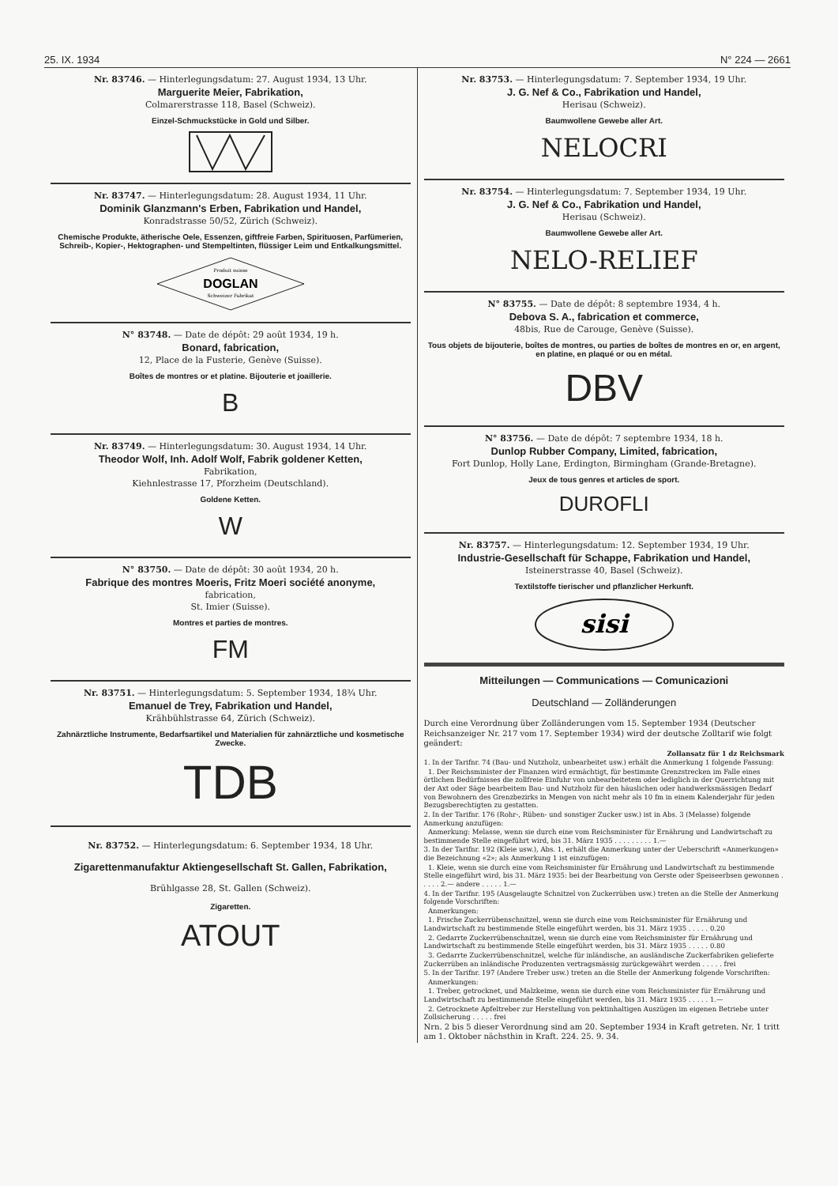25. IX. 1934 N° 224 — 2661
Nr. 83746. — Hinterlegungsdatum: 27. August 1934, 13 Uhr.
Marguerite Meier, Fabrikation,
Colmarerstrasse 118, Basel (Schweiz).
Einzel-Schmuckstücke in Gold und Silber.
Nr. 83747. — Hinterlegungsdatum: 28. August 1934, 11 Uhr.
Dominik Glanzmann's Erben, Fabrikation und Handel,
Konradstrasse 50/52, Zürich (Schweiz).
Chemische Produkte, ätherische Oele, Essenzen, giftfreie Farben, Spirituosen, Parfümerien, Schreib-, Kopier-, Hektographen- und Stempeltinten, flüssiger Leim und Entkalkungsmittel.
Produit suisse
DOGLAN
Schweizer Fabrikat
N° 83748. — Date de dépôt: 29 août 1934, 19 h.
Bonard, fabrication,
12, Place de la Fusterie, Genève (Suisse).
Boîtes de montres or et platine. Bijouterie et joaillerie.
B
Nr. 83749. — Hinterlegungsdatum: 30. August 1934, 14 Uhr.
Theodor Wolf, Inh. Adolf Wolf, Fabrik goldener Ketten,
Fabrikation,
Kiehnlestrasse 17, Pforzheim (Deutschland).
Goldene Ketten.
W
N° 83750. — Date de dépôt: 30 août 1934, 20 h.
Fabrique des montres Moeris, Fritz Moeri société anonyme,
fabrication,
St. Imier (Suisse).
Montres et parties de montres.
FM
Nr. 83751. — Hinterlegungsdatum: 5. September 1934, 18¾ Uhr.
Emanuel de Trey, Fabrikation und Handel,
Krähbühlstrasse 64, Zürich (Schweiz).
Zahnärztliche Instrumente, Bedarfsartikel und Materialien für zahnärztliche und kosmetische Zwecke.
TDB
Nr. 83752. — Hinterlegungsdatum: 6. September 1934, 18 Uhr.
Zigarettenmanufaktur Aktiengesellschaft St. Gallen, Fabrikation,
Brühlgasse 28, St. Gallen (Schweiz).
Zigaretten.
ATOUT
Nr. 83753. — Hinterlegungsdatum: 7. September 1934, 19 Uhr.
J. G. Nef & Co., Fabrikation und Handel,
Herisau (Schweiz).
Baumwollene Gewebe aller Art.
NELOCRI
Nr. 83754. — Hinterlegungsdatum: 7. September 1934, 19 Uhr.
J. G. Nef & Co., Fabrikation und Handel,
Herisau (Schweiz).
Baumwollene Gewebe aller Art.
NELO-RELIEF
N° 83755. — Date de dépôt: 8 septembre 1934, 4 h.
Debova S. A., fabrication et commerce,
48bis, Rue de Carouge, Genève (Suisse).
Tous objets de bijouterie, boîtes de montres, ou parties de boîtes de montres en or, en argent, en platine, en plaqué or ou en métal.
DBV
N° 83756. — Date de dépôt: 7 septembre 1934, 18 h.
Dunlop Rubber Company, Limited, fabrication,
Fort Dunlop, Holly Lane, Erdington, Birmingham (Grande-Bretagne).
Jeux de tous genres et articles de sport.
DUROFLI
Nr. 83757. — Hinterlegungsdatum: 12. September 1934, 19 Uhr.
Industrie-Gesellschaft für Schappe, Fabrikation und Handel,
Isteinerstrasse 40, Basel (Schweiz).
Textilstoffe tierischer und pflanzlicher Herkunft.
sisi
Mitteilungen — Communications — Comunicazioni
Deutschland — Zolländerungen
Durch eine Verordnung über Zolländerungen vom 15. September 1934 (Deutscher Reichsanzeiger Nr. 217 vom 17. September 1934) wird der deutsche Zolltarif wie folgt geändert:
Zollansatz für 1 dz Reichsmark
1. In der Tarifnr. 74 (Bau- und Nutzholz, unbearbeitet usw.) erhält die Anmerkung 1 folgende Fassung:
1. Der Reichsminister der Finanzen wird ermächtigt, für bestimmte Grenzstrecken im Falle eines örtlichen Bedürfnisses die zollfreie Einfuhr von unbearbeitetem oder lediglich in der Querrichtung mit der Axt oder Säge bearbeitem Bau- und Nutzholz für den häuslichen oder handwerksmässigen Bedarf von Bewohnern des Grenzbezirks in Mengen von nicht mehr als 10 fm in einem Kalenderjahr für jeden Bezugsberechtigten zu gestatten.
2. In der Tarifnr. 176 (Rohr-, Rüben- und sonstiger Zucker usw.) ist in Abs. 3 (Melasse) folgende Anmerkung anzufügen:
Anmerkung: Melasse, wenn sie durch eine vom Reichsminister für Ernährung und Landwirtschaft zu bestimmende Stelle eingeführt wird, bis 31. März 1935 . . . . . . . . . 1.—
3. In der Tarifnr. 192 (Kleie usw.), Abs. 1, erhält die Anmerkung unter der Ueberschrift «Anmerkungen» die Bezeichnung «2»; als Anmerkung 1 ist einzufügen:
1. Kleie, wenn sie durch eine vom Reichsminister für Ernährung und Landwirtschaft zu bestimmende Stelle eingeführt wird, bis 31. März 1935: bei der Bearbeitung von Gerste oder Speiseerbsen gewonnen . . . . . 2.— andere . . . . . 1.—
4. In der Tarifnr. 195 (Ausgelaugte Schnitzel von Zuckerrüben usw.) treten an die Stelle der Anmerkung folgende Vorschriften:
Anmerkungen:
1. Frische Zuckerrübenschnitzel, wenn sie durch eine vom Reichsminister für Ernährung und Landwirtschaft zu bestimmende Stelle eingeführt werden, bis 31. März 1935 . . . . . 0.20
2. Gedarrte Zuckerrübenschnitzel, wenn sie durch eine vom Reichsminister für Ernährung und Landwirtschaft zu bestimmende Stelle eingeführt werden, bis 31. März 1935 . . . . . 0.80
3. Gedarrte Zuckerrübenschnitzel, welche für inländische, an ausländische Zuckerfabriken gelieferte Zuckerrüben an inländische Produzenten vertragsmässig zurückgewährt werden . . . . . frei
5. In der Tarifnr. 197 (Andere Treber usw.) treten an die Stelle der Anmerkung folgende Vorschriften:
Anmerkungen:
1. Treber, getrocknet, und Malzkeime, wenn sie durch eine vom Reichsminister für Ernährung und Landwirtschaft zu bestimmende Stelle eingeführt werden, bis 31. März 1935 . . . . . 1.—
2. Getrocknete Apfeltreber zur Herstellung von pektinhaltigen Auszügen im eigenen Betriebe unter Zollsicherung . . . . . frei
Nrn. 2 bis 5 dieser Verordnung sind am 20. September 1934 in Kraft getreten. Nr. 1 tritt am 1. Oktober nächsthin in Kraft. 224. 25. 9. 34.